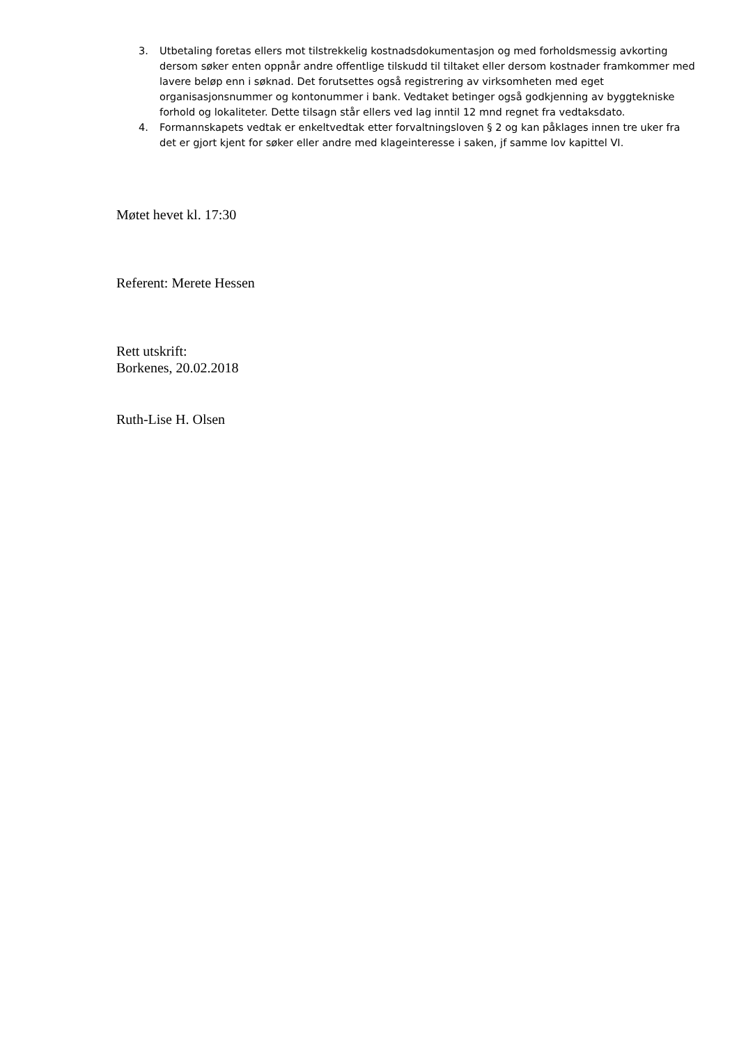3. Utbetaling foretas ellers mot tilstrekkelig kostnadsdokumentasjon og med forholdsmessig avkorting dersom søker enten oppnår andre offentlige tilskudd til tiltaket eller dersom kostnader framkommer med lavere beløp enn i søknad. Det forutsettes også registrering av virksomheten med eget organisasjonsnummer og kontonummer i bank. Vedtaket betinger også godkjenning av byggtekniske forhold og lokaliteter. Dette tilsagn står ellers ved lag inntil 12 mnd regnet fra vedtaksdato.
4. Formannskapets vedtak er enkeltvedtak etter forvaltningsloven § 2 og kan påklages innen tre uker fra det er gjort kjent for søker eller andre med klageinteresse i saken, jf samme lov kapittel VI.
Møtet hevet kl. 17:30
Referent: Merete Hessen
Rett utskrift:
Borkenes, 20.02.2018
Ruth-Lise H. Olsen